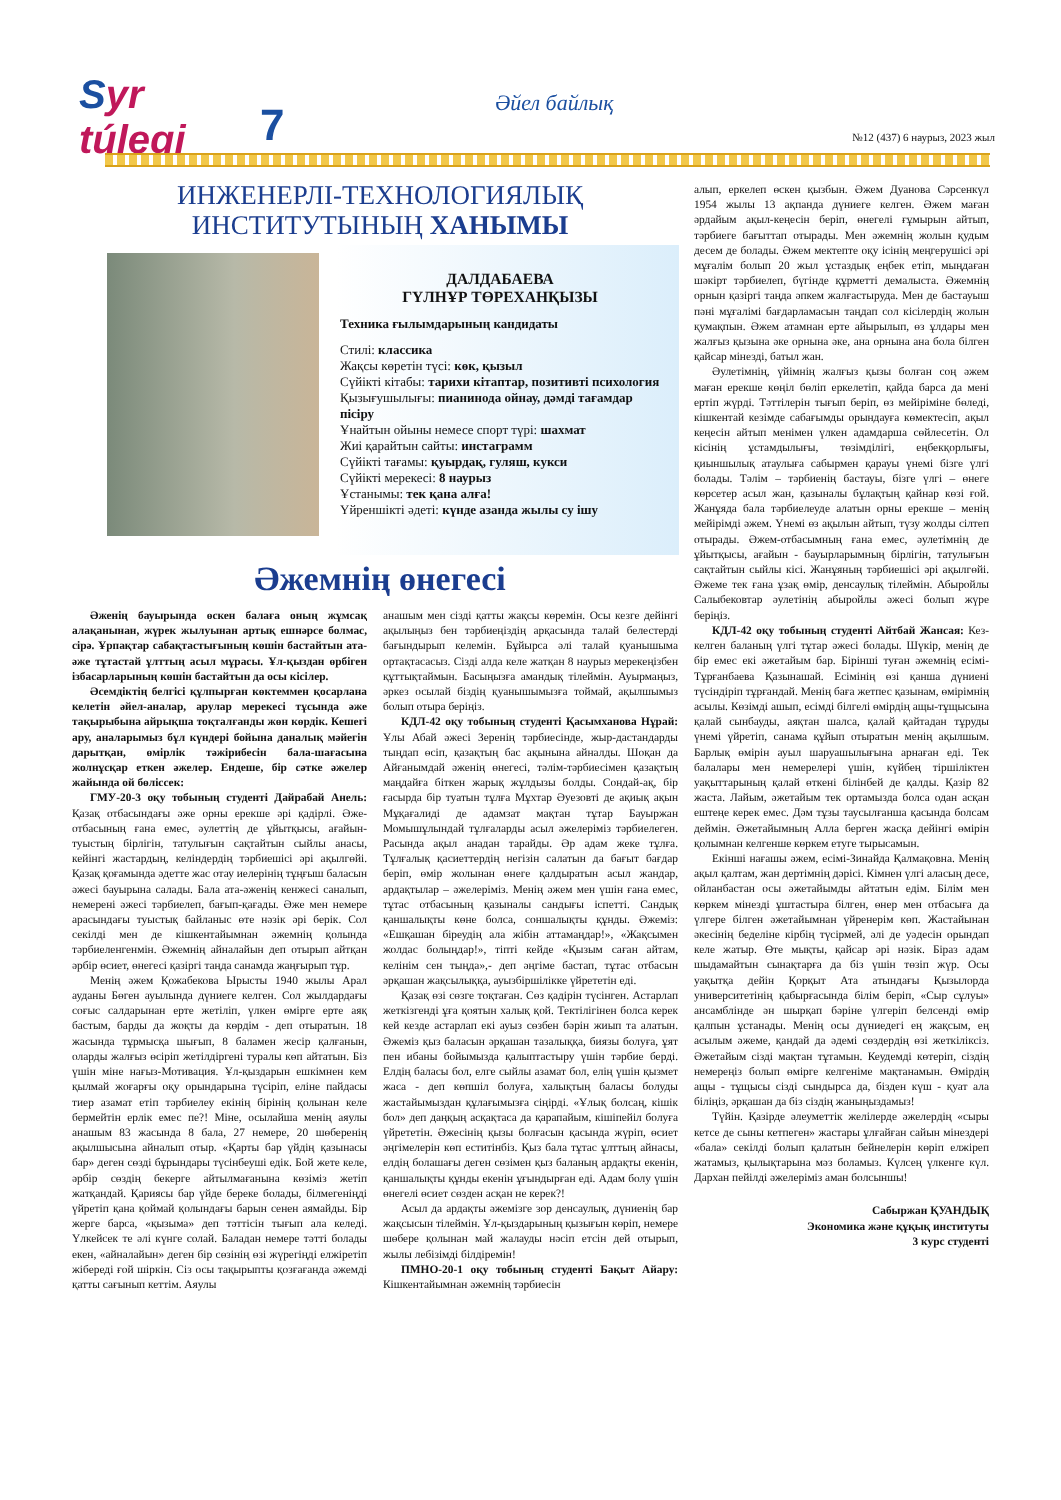Syr
túlegi
7 Әйел байлық
№12 (437) 6 наурыз, 2023 жыл
ИНЖЕНЕРЛІ-ТЕХНОЛОГИЯЛЫҚ ИНСТИТУТЫНЫҢ ХАНЫМЫ
ДАЛДАБАЕВА
ГҮЛНҰР ТӨРЕХАНҚЫЗЫ
Техника ғылымдарының кандидаты
Стилі: классика
Жақсы көретін түсі: көк, қызыл
Сүйікті кітабы: тарихи кітаптар, позитивті психология
Қызығушылығы: пианинода ойнау, дәмді тағамдар пісіру
Ұнайтын ойыны немесе спорт түрі: шахмат
Жиі қарайтын сайты: инстаграмм
Сүйікті тағамы: қуырдақ, гуляш, кукси
Сүйікті мерекесі: 8 наурыз
Ұстанымы: тек қана алға!
Үйреншікті әдеті: күнде азанда жылы су ішу
Әжемнің өнегесі
Әженің бауырында өскен балаға оның жұмсақ алақанынан, жүрек жылуынан артық ешнәрсе болмас, сірә. Ұрпақтар сабақтастығының көшін бастайтын ата-әже тұтастай ұлттың асыл мұрасы. Ұл-қыздан өрбіген ізбасарларының көшін бастайтын да осы кісілер.
Әсемдіктің белгісі құлпырған көктеммен қосарлана келетін әйел-аналар, арулар мерекесі тұсында әже тақырыбына айрықша тоқталғанды жөн көрдік. Кешегі ару, аналарымыз бұл күндері бойына даналық мәйегін дарытқан, өмірлік тәжірибесін бала-шағасына жолнұсқар еткен әжелер. Ендеше, бір сәтке әжелер жайында ой бөліссек:
ГМУ-20-3 оқу тобының студенті Дайрабай Анель: Қазақ отбасындағы әже орны ерекше әрі қадірлі. Әже-отбасының ғана емес, әулеттің де ұйытқысы, ағайын-туыстың бірлігін, татулығын сақтайтын сыйлы анасы, кейінгі жастардың, келіндердің тәрбиешісі әрі ақылгөйі. Қазақ қоғамында әдетте жас отау иелерінің тұңғыш баласын әжесі бауырына салады. Бала ата-әженің кенжесі саналып, немерені әжесі тәрбиелеп, бағып-қағады. Әже мен немере арасындағы туыстық байланыс өте нәзік әрі берік. Сол секілді мен де кішкентайымнан әжемнің қолында тәрбиеленгенмін. Әжемнің айналайын деп отырып айтқан әрбір өсиет, өнегесі қазіргі таңда санамда жаңғырып тұр.
Менің әжем Қожабекова Ырысты 1940 жылы Арал ауданы Бөген ауылында дүниеге келген. Сол жылдардағы соғыс салдарынан ерте жетіліп, үлкен өмірге ерте аяқ бастым, барды да жоқты да көрдім - деп отыратын. 18 жасында тұрмысқа шығып, 8 баламен жесір қалғанын, оларды жалғыз өсіріп жетілдіргені туралы көп айтатын. Біз үшін міне нағыз-Мотивация. Ұл-қыздарын ешкімнен кем қылмай жоғарғы оқу орындарына түсіріп, еліне пайдасы тиер азамат етіп тәрбиелеу екінің бірінің қолынан келе бермейтін ерлік емес пе?! Міне, осылайша менің аяулы анашым 83 жасында 8 бала, 27 немере, 20 шөберенің ақылшысына айналып отыр. «Қарты бар үйдің қазынасы бар» деген сөзді бұрындары түсінбеуші едік. Бой жете келе, әрбір сөздің бекерге айтылмағанына көзіміз жетіп жатқандай. Қариясы бар үйде береке болады, білмегеніңді үйретіп қана қоймай қолындағы барын сенен аямайды. Бір жерге барса, «қызыма» деп тәттісін тығып ала келеді. Үлкейсек те әлі күнге солай. Баладан немере тәтті болады екен, «айналайын» деген бір сөзінің өзі жүрегіңді елжіретіп жібереді ғой шіркін. Сіз осы тақырыпты қозғағанда әжемді қатты сағынып кеттім. Аяулы
анашым мен сізді қатты жақсы көремін. Осы кезге дейінгі ақылыңыз бен тәрбиеңіздің арқасында талай белестерді бағындырып келемін. Бұйырса әлі талай қуанышыма ортақтасасыз. Сізді алда келе жатқан 8 наурыз мерекеңізбен құттықтаймын. Басыңызға амандық тілеймін. Ауырмаңыз, әркез осылай біздің қуанышымызға тоймай, ақылшымыз болып отыра беріңіз.
КДЛ-42 оқу тобының студенті Қасымханова Нұрай: Ұлы Абай әжесі Зеренің тәрбиесінде, жыр-дастандарды тыңдап өсіп, қазақтың бас ақынына айналды. Шоқан да Айғанымдай әженің өнегесі, тәлім-тәрбиесімен қазақтың маңдайға біткен жарық жұлдызы болды. Сондай-ақ, бір ғасырда бір туатын тұлға Мұхтар Әуезовті де ақиық ақын Мұқағалиді де адамзат мақтан тұтар Бауыржан Момышұлындай тұлғаларды асыл әжелеріміз тәрбиелеген. Расында ақыл анадан тарайды. Әр адам жеке тұлға. Тұлғалық қасиеттердің негізін салатын да бағыт бағдар беріп, өмір жолынан өнеге қалдыратын асыл жандар, ардақтылар – әжелеріміз. Менің әжем мен үшін ғана емес, тұтас отбасының қазыналы сандығы іспетті. Сандық қаншалықты көне болса, соншалықты құнды. Әжеміз: «Ешқашан біреудің ала жібін аттамаңдар!», «Жақсымен жолдас болыңдар!», тіпті кейде «Қызым саған айтам, келінім сен тыңда»,- деп әңгіме бастап, тұтас отбасын әрқашан жақсылыққа, ауызбіршілікке үйрететін еді.
Қазақ өзі сөзге тоқтаған. Сөз қадірін түсінген. Астарлап жеткізгенді ұға қоятын халық қой. Тектілігінен болса керек кей кезде астарлап екі ауыз сөзбен бәрін жиып та алатын. Әжеміз қыз баласын әрқашан тазалыққа, биязы болуға, ұят пен ибаны бойымызда қалыптастыру үшін тәрбие берді. Елдің баласы бол, елге сыйлы азамат бол, елің үшін қызмет жаса - деп көпшіл болуға, халықтың баласы болуды жастайымыздан құлағымызға сіңірді. «Ұлық болсаң, кішік бол» деп даңқың асқақтаса да қарапайым, кішіпейіл болуға үйрететін. Әжесінің қызы болғасын қасында жүріп, өсиет әңгімелерін көп еститінбіз. Қыз бала тұтас ұлттың айнасы, елдің болашағы деген сөзімен қыз баланың ардақты екенін, қаншалықты құнды екенін ұғындырған еді. Адам болу үшін өнегелі өсиет сөзден асқан не керек?!
Асыл да ардақты әжемізге зор денсаулық, дүниенің бар жақсысын тілеймін. Ұл-қыздарының қызығын көріп, немере шөбере қолынан май жалауды нәсіп етсін дей отырып, жылы лебізімді білдіремін!
ПМНО-20-1 оқу тобының студенті Бақыт Айару: Кішкентайымнан әжемнің тәрбиесін
алып, еркелеп өскен қызбын. Әжем Дуанова Сәрсенкүл 1954 жылы 13 ақпанда дүниеге келген. Әжем маған әрдайым ақыл-кеңесін беріп, өнегелі ғұмырын айтып, тәрбиеге бағыттап отырады. Мен әжемнің жолын қудым десем де болады. Әжем мектепте оқу ісінің меңгерушісі әрі мұғалім болып 20 жыл ұстаздық еңбек етіп, мыңдаған шәкірт тәрбиелеп, бүгінде құрметті демалыста. Әжемнің орнын қазіргі таңда әпкем жалғастыруда. Мен де бастауыш пәні мұғалімі бағдарламасын таңдап сол кісілердің жолын қумақпын. Әжем атамнан ерте айырылып, өз ұлдары мен жалғыз қызына әке орнына әке, ана орнына ана бола білген қайсар мінезді, батыл жан.
Әулетімнің, үйімнің жалғыз қызы болған соң әжем маған ерекше көңіл бөліп еркелетіп, қайда барса да мені ертіп жүрді. Тәттілерін тығып беріп, өз мейіріміне бөледі, кішкентай кезімде сабағымды орындауға көмектесіп, ақыл кеңесін айтып менімен үлкен адамдарша сөйлесетін. Ол кісінің ұстамдылығы, төзімділігі, еңбекқорлығы, қиыншылық атаулыға сабырмен қарауы үнемі бізге үлгі болады. Тәлім – тәрбиенің бастауы, бізге үлгі – өнеге көрсетер асыл жан, қазыналы бұлақтың қайнар көзі ғой. Жанұяда бала тәрбиелеуде алатын орны ерекше – менің мейірімді әжем. Үнемі өз ақылын айтып, түзу жолды сілтеп отырады. Әжем-отбасымның ғана емес, әулетімнің де ұйытқысы, ағайын - бауырларымның бірлігін, татулығын сақтайтын сыйлы кісі. Жанұяның тәрбиешісі әрі ақылгөйі. Әжеме тек ғана ұзақ өмір, денсаулық тілеймін. Абыройлы Салыбековтар әулетінің абыройлы әжесі болып жүре беріңіз.
КДЛ-42 оқу тобының студенті Айтбай Жансая: Кез-келген баланың үлгі тұтар әжесі болады. Шүкір, менің де бір емес екі әжетайым бар. Бірінші туған әжемнің есімі-Тұрғанбаева Қазынашай. Есімінің өзі қанша дүниені түсіндіріп тұрғандай. Менің баға жетпес қазынам, өмірімнің асылы. Көзімді ашып, есімді білгелі өмірдің ащы-тұщысына қалай сынбауды, аяқтан шалса, қалай қайтадан тұруды үнемі үйретіп, санама құйып отыратын менің ақылшым. Барлық өмірін ауыл шаруашылығына арнаған еді. Тек балалары мен немерелері үшін, күйбең тіршіліктен уақыттарының қалай өткені білінбей де қалды. Қазір 82 жаста. Лайым, әжетайым тек ортамызда болса одан асқан ештеңе керек емес. Дәм тұзы таусылғанша қасында болсам деймін. Әжетайымның Алла берген жасқа дейінгі өмірін қолымнан келгенше көркем етуге тырысамын.
Екінші нағашы әжем, есімі-Зинайда Қалмақовна. Менің ақыл қалтам, жан дертімнің дәрісі. Кімнен үлгі аласың десе, ойланбастан осы әжетайымды айтатын едім. Білім мен көркем мінезді ұштастыра білген, өнер мен отбасыға да үлгере білген әжетайымнан үйренерім көп. Жастайынан әкесінің беделіне кірбің түсірмей, әлі де уәдесін орындап келе жатыр. Өте мықты, қайсар әрі нәзік. Біраз адам шыдамайтын сынақтарға да біз үшін төзіп жүр. Осы уақытқа дейін Қорқыт Ата атындағы Қызылорда университетінің қабырғасында білім беріп, «Сыр сұлуы» ансамблінде ән шырқап бәріне үлгеріп белсенді өмір қалпын ұстанады. Менің осы дүниедегі ең жақсым, ең асылым әжеме, қандай да әдемі сөздердің өзі жеткіліксіз. Әжетайым сізді мақтан тұтамын. Кеудемді көтеріп, сіздің немереңіз болып өмірге келгеніме мақтанамын. Өмірдің ащы - тұщысы сізді сындырса да, бізден күш - қуат ала біліңіз, әрқашан да біз сіздің жаныңыздамыз!
Түйін. Қазірде әлеуметтік желілерде әжелердің «сыры кетсе де сыны кетпеген» жастары ұлғайған сайын мінездері «бала» секілді болып қалатын бейнелерін көріп елжіреп жатамыз, қылықтарына мәз боламыз. Күлсең үлкенге күл. Дархан пейілді әжелеріміз аман болсыншы!
Сабыржан ҚУАНДЫҚ
Экономика және құқық институты
3 курс студенті